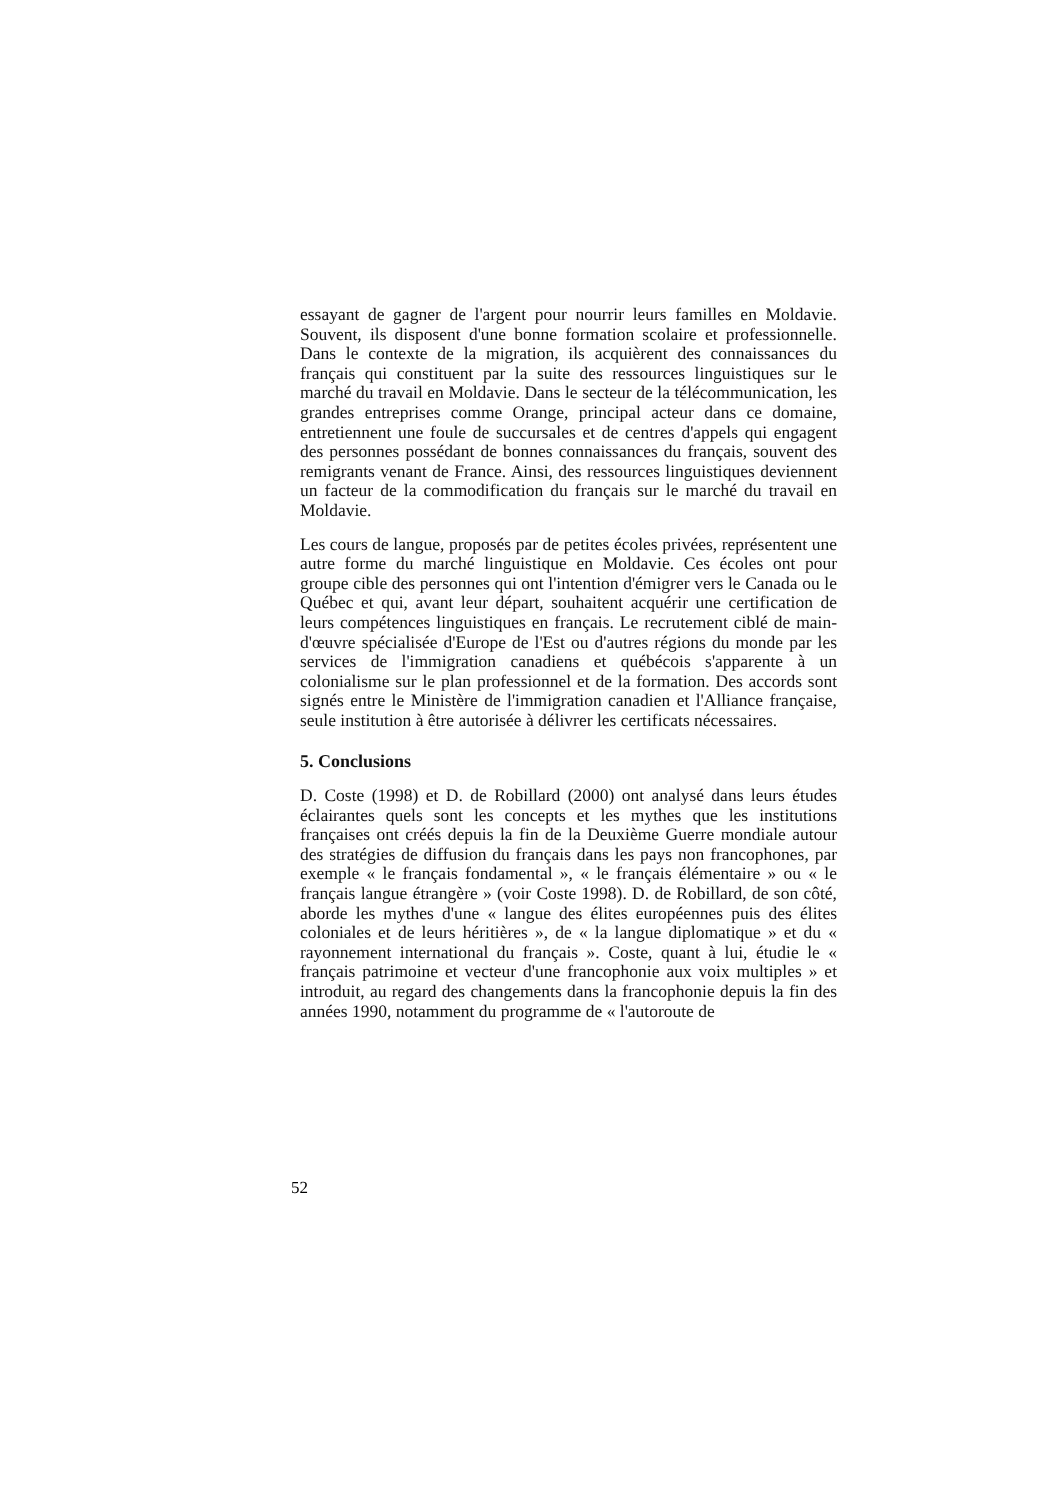essayant de gagner de l'argent pour nourrir leurs familles en Moldavie. Souvent, ils disposent d'une bonne formation scolaire et professionnelle. Dans le contexte de la migration, ils acquièrent des connaissances du français qui constituent par la suite des ressources linguistiques sur le marché du travail en Moldavie. Dans le secteur de la télécommunication, les grandes entreprises comme Orange, principal acteur dans ce domaine, entretiennent une foule de succursales et de centres d'appels qui engagent des personnes possédant de bonnes connaissances du français, souvent des remigrants venant de France. Ainsi, des ressources linguistiques deviennent un facteur de la commodification du français sur le marché du travail en Moldavie.
Les cours de langue, proposés par de petites écoles privées, représentent une autre forme du marché linguistique en Moldavie. Ces écoles ont pour groupe cible des personnes qui ont l'intention d'émigrer vers le Canada ou le Québec et qui, avant leur départ, souhaitent acquérir une certification de leurs compétences linguistiques en français. Le recrutement ciblé de main-d'œuvre spécialisée d'Europe de l'Est ou d'autres régions du monde par les services de l'immigration canadiens et québécois s'apparente à un colonialisme sur le plan professionnel et de la formation. Des accords sont signés entre le Ministère de l'immigration canadien et l'Alliance française, seule institution à être autorisée à délivrer les certificats nécessaires.
5. Conclusions
D. Coste (1998) et D. de Robillard (2000) ont analysé dans leurs études éclairantes quels sont les concepts et les mythes que les institutions françaises ont créés depuis la fin de la Deuxième Guerre mondiale autour des stratégies de diffusion du français dans les pays non francophones, par exemple « le français fondamental », « le français élémentaire » ou « le français langue étrangère » (voir Coste 1998). D. de Robillard, de son côté, aborde les mythes d'une « langue des élites européennes puis des élites coloniales et de leurs héritières », de « la langue diplomatique » et du « rayonnement international du français ». Coste, quant à lui, étudie le « français patrimoine et vecteur d'une francophonie aux voix multiples » et introduit, au regard des changements dans la francophonie depuis la fin des années 1990, notamment du programme de « l'autoroute de
52